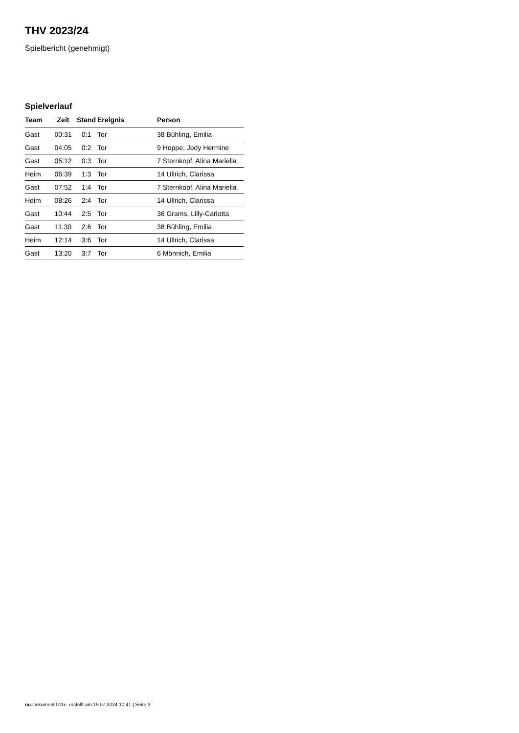THV 2023/24
Spielbericht (genehmigt)
Spielverlauf
| Team | Zeit | Stand | Ereignis | Person |
| --- | --- | --- | --- | --- |
| Gast | 00:31 | 0:1 | Tor | 38 Bühling, Emilia |
| Gast | 04:05 | 0:2 | Tor | 9 Hoppe, Jody Hermine |
| Gast | 05:12 | 0:3 | Tor | 7 Sternkopf, Alina Mariella |
| Heim | 06:39 | 1:3 | Tor | 14 Ullrich, Clarissa |
| Gast | 07:52 | 1:4 | Tor | 7 Sternkopf, Alina Mariella |
| Heim | 08:26 | 2:4 | Tor | 14 Ullrich, Clarissa |
| Gast | 10:44 | 2:5 | Tor | 36 Grams, Lilly-Carlotta |
| Gast | 11:30 | 2:6 | Tor | 38 Bühling, Emilia |
| Heim | 12:14 | 3:6 | Tor | 14 Ullrich, Clarissa |
| Gast | 13:20 | 3:7 | Tor | 6 Mönnich, Emilia |
nu.Dokument 011e, erstellt am 19.07.2024 10:41 | Seite 3